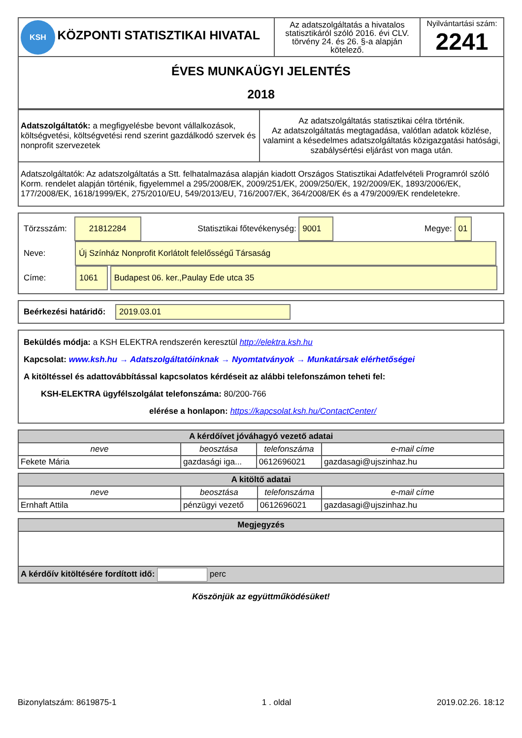| KSH KÖZPONTI STATISZTIKAI HIVATAL | Az adatszolgáltatás a hivatalos statisztikáról szóló 2016. évi CLV. törvény 24. és 26. §-a alapján kötelező. | Nyilvántartási szám: 2241 |
| ÉVES MUNKAÜGYI JELENTÉS 2018 | | |
| Adatszolgáltatók: a megfigyelésbe bevont vállalkozások, költségvetési, költségvetési rend szerint gazdálkodó szervek és nonprofit szervezetek | Az adatszolgáltatás statisztikai célra történik. Az adatszolgáltatás megtagadása, valótlan adatok közlése, valamint a késedelmes adatszolgáltatás közigazgatási hatósági, szabálysértési eljárást von maga után. |
| Adatszolgáltatók: Az adatszolgáltatás a Stt. felhatalmazása alapján kiadott Országos Statisztikai Adatfelvételi Programról szóló Korm. rendelet alapján történik, figyelemmel a 295/2008/EK, 2009/251/EK, 2009/250/EK, 192/2009/EK, 1893/2006/EK, 177/2008/EK, 1618/1999/EK, 275/2010/EU, 549/2013/EU, 716/2007/EK, 364/2008/EK és a 479/2009/EK rendeletekre. | |
Törzsszám: 21812284 Statisztikai főtevékenység: 9001 Megye: 01
Neve: Új Színház Nonprofit Korlátolt felelősségű Társaság
Címe: 1061 Budapest 06. ker.,Paulay Ede utca 35
Beérkezési határidő: 2019.03.01
Beküldés módja: a KSH ELEKTRA rendszerén keresztül http://elektra.ksh.hu
Kapcsolat: www.ksh.hu → Adatszolgáltatóinknak → Nyomtatványok → Munkatársak elérhetőségei
A kitöltéssel és adattovábbítással kapcsolatos kérdéseit az alábbi telefonszámon teheti fel:
KSH-ELEKTRA ügyfélszolgálat telefonszáma: 80/200-766
elérése a honlapon: https://kapcsolat.ksh.hu/ContactCenter/
| A kérdőívet jóváhagyó vezető adatai | | | |
| --- | --- | --- | --- |
| neve | beosztása | telefonszáma | e-mail címe |
| Fekete Mária | gazdasági iga... | 0612696021 | gazdasagi@ujszinhaz.hu |
| A kitöltő adatai | | | |
| --- | --- | --- | --- |
| neve | beosztása | telefonszáma | e-mail címe |
| Ernhaft Attila | pénzügyi vezető | 0612696021 | gazdasagi@ujszinhaz.hu |
| Megjegyzés |
| --- |
| A kérdőív kitöltésére fordított idő: perc |
Köszönjük az együttműködésüket!
Bizonylatszám: 8619875-1 1 . oldal 2019.02.26. 18:12